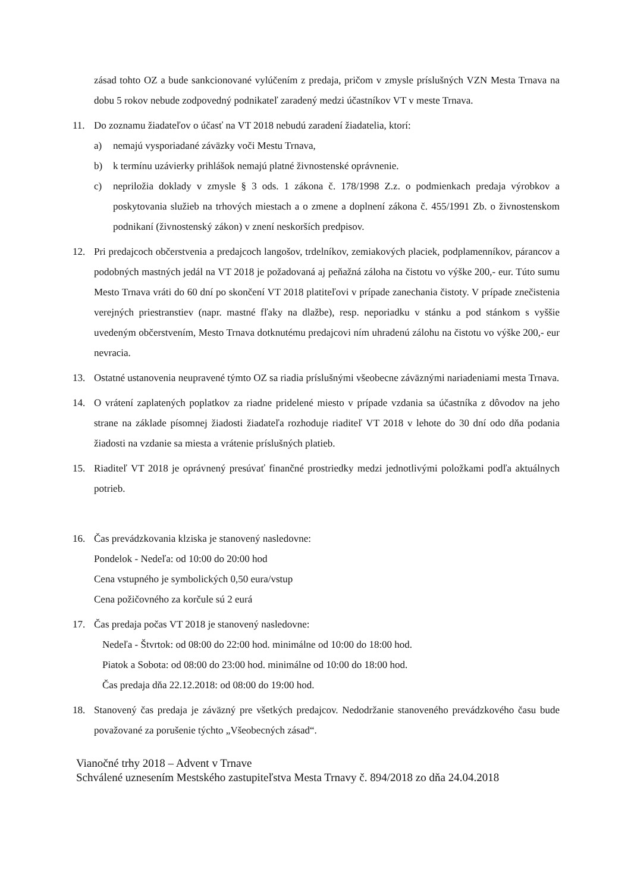zásad tohto OZ a bude sankcionované vylúčením z predaja, pričom v zmysle príslušných VZN Mesta Trnava na dobu 5 rokov nebude zodpovedný podnikateľ zaradený medzi účastníkov VT v meste Trnava.
11. Do zoznamu žiadateľov o účasť na VT 2018 nebudú zaradení žiadatelia, ktorí:
a) nemajú vysporiadané záväzky voči Mestu Trnava,
b) k termínu uzávierky prihlášok nemajú platné živnostenské oprávnenie.
c) nepriložia doklady v zmysle § 3 ods. 1 zákona č. 178/1998 Z.z. o podmienkach predaja výrobkov a poskytovania služieb na trhových miestach a o zmene a doplnení zákona č. 455/1991 Zb. o živnostenskom podnikaní (živnostenský zákon) v znení neskorších predpisov.
12. Pri predajcoch občerstvenia a predajcoch langošov, trdelníkov, zemiakových placiek, podplamenníkov, párancov a podobných mastných jedál na VT 2018 je požadovaná aj peňažná záloha na čistotu vo výške 200,- eur. Túto sumu Mesto Trnava vráti do 60 dní po skončení VT 2018 platiteľovi v prípade zanechania čistoty. V prípade znečistenia verejných priestranstiev (napr. mastné fľaky na dlažbe), resp. neporiadku v stánku a pod stánkom s vyššie uvedeným občerstvením, Mesto Trnava dotknutému predajcovi ním uhradenú zálohu na čistotu vo výške 200,- eur nevracia.
13. Ostatné ustanovenia neupravené týmto OZ sa riadia príslušnými všeobecne záväznými nariadeniami mesta Trnava.
14. O vrátení zaplatených poplatkov za riadne pridelené miesto v prípade vzdania sa účastníka z dôvodov na jeho strane na základe písomnej žiadosti žiadateľa rozhoduje riaditeľ VT 2018 v lehote do 30 dní odo dňa podania žiadosti na vzdanie sa miesta a vrátenie príslušných platieb.
15. Riaditeľ VT 2018 je oprávnený presúvať finančné prostriedky medzi jednotlivými položkami podľa aktuálnych potrieb.
16. Čas prevádzkovania klziska je stanovený nasledovne:
Pondelok - Nedeľa: od 10:00 do 20:00 hod
Cena vstupného je symbolických 0,50 eura/vstup
Cena požičovného za korčule sú 2 eurá
17. Čas predaja počas VT 2018 je stanovený nasledovne:
Nedeľa - Štvrtok: od 08:00 do 22:00 hod. minimálne od 10:00 do 18:00 hod.
Piatok a Sobota: od 08:00 do 23:00 hod. minimálne od 10:00 do 18:00 hod.
Čas predaja dňa 22.12.2018: od 08:00 do 19:00 hod.
18. Stanovený čas predaja je záväzný pre všetkých predajcov. Nedodržanie stanoveného prevádzkového času bude považované za porušenie týchto „Všeobecných zásad“.
Vianočné trhy 2018 – Advent v Trnave
Schválené uznesením Mestského zastupiteľstva Mesta Trnavy č. 894/2018 zo dňa 24.04.2018